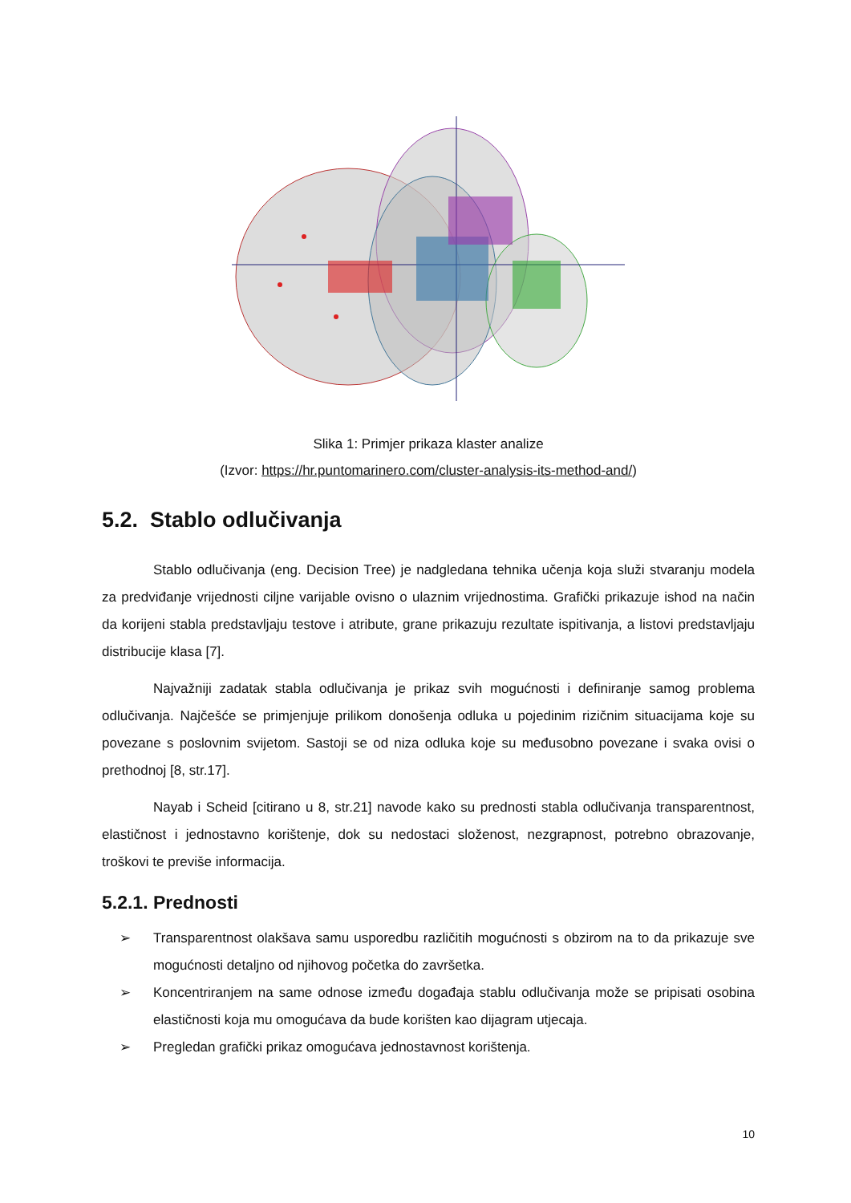Slika 1: Primjer prikaza klaster analize
(Izvor: https://hr.puntomarinero.com/cluster-analysis-its-method-and/)
5.2. Stablo odlučivanja
Stablo odlučivanja (eng. Decision Tree) je nadgledana tehnika učenja koja služi stvaranju modela za predviđanje vrijednosti ciljne varijable ovisno o ulaznim vrijednostima. Grafički prikazuje ishod na način da korijeni stabla predstavljaju testove i atribute, grane prikazuju rezultate ispitivanja, a listovi predstavljaju distribucije klasa [7].
Najvažniji zadatak stabla odlučivanja je prikaz svih mogućnosti i definiranje samog problema odlučivanja. Najčešće se primjenjuje prilikom donošenja odluka u pojedinim rizičnim situacijama koje su povezane s poslovnim svijetom. Sastoji se od niza odluka koje su međusobno povezane i svaka ovisi o prethodnoj [8, str.17].
Nayab i Scheid [citirano u 8, str.21] navode kako su prednosti stabla odlučivanja transparentnost, elastičnost i jednostavno korištenje, dok su nedostaci složenost, nezgrapnost, potrebno obrazovanje, troškovi te previše informacija.
5.2.1. Prednosti
➢ Transparentnost olakšava samu usporedbu različitih mogućnosti s obzirom na to da prikazuje sve mogućnosti detaljno od njihovog početka do završetka.
➢ Koncentriranjem na same odnose između događaja stablu odlučivanja može se pripisati osobina elastičnosti koja mu omogućava da bude korišten kao dijagram utjecaja.
➢ Pregledan grafički prikaz omogućava jednostavnost korištenja.
10